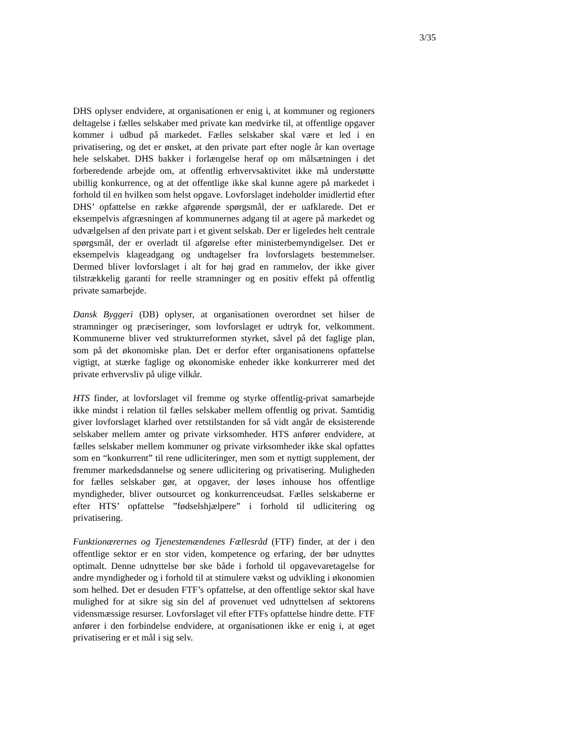3/35
DHS oplyser endvidere, at organisationen er enig i, at kommuner og regioners deltagelse i fælles selskaber med private kan medvirke til, at offentlige opgaver kommer i udbud på markedet. Fælles selskaber skal være et led i en privatisering, og det er ønsket, at den private part efter nogle år kan overtage hele selskabet. DHS bakker i forlængelse heraf op om målsætningen i det forberedende arbejde om, at offentlig erhvervsaktivitet ikke må understøtte ubillig konkurrence, og at det offentlige ikke skal kunne agere på markedet i forhold til en hvilken som helst opgave. Lovforslaget indeholder imidlertid efter DHS’ opfattelse en række afgørende spørgsmål, der er uafklarede. Det er eksempelvis afgræsningen af kommunernes adgang til at agere på markedet og udvælgelsen af den private part i et givent selskab. Der er ligeledes helt centrale spørgsmål, der er overladt til afgørelse efter ministerbemyndigelser. Det er eksempelvis klageadgang og undtagelser fra lovforslagets bestemmelser. Dermed bliver lovforslaget i alt for høj grad en rammelov, der ikke giver tilstrækkelig garanti for reelle stramninger og en positiv effekt på offentlig private samarbejde.
Dansk Byggeri (DB) oplyser, at organisationen overordnet set hilser de stramninger og præciseringer, som lovforslaget er udtryk for, velkomment. Kommunerne bliver ved strukturreformen styrket, såvel på det faglige plan, som på det økonomiske plan. Det er derfor efter organisationens opfattelse vigtigt, at stærke faglige og økonomiske enheder ikke konkurrerer med det private erhvervsliv på ulige vilkår.
HTS finder, at lovforslaget vil fremme og styrke offentlig-privat samarbejde ikke mindst i relation til fælles selskaber mellem offentlig og privat. Samtidig giver lovforslaget klarhed over retstilstanden for så vidt angår de eksisterende selskaber mellem amter og private virksomheder. HTS anfører endvidere, at fælles selskaber mellem kommuner og private virksomheder ikke skal opfattes som en “konkurrent” til rene udliciteringer, men som et nyttigt supplement, der fremmer markedsdannelse og senere udlicitering og privatisering. Muligheden for fælles selskaber gør, at opgaver, der løses inhouse hos offentlige myndigheder, bliver outsourcet og konkurrenceudsat. Fælles selskaberne er efter HTS’ opfattelse ”fødselshjælpere” i forhold til udlicitering og privatisering.
Funktionærernes og Tjenestemændenes Fællesråd (FTF) finder, at der i den offentlige sektor er en stor viden, kompetence og erfaring, der bør udnyttes optimalt. Denne udnyttelse bør ske både i forhold til opgavevaretagelse for andre myndigheder og i forhold til at stimulere vækst og udvikling i økonomien som helhed. Det er desuden FTF’s opfattelse, at den offentlige sektor skal have mulighed for at sikre sig sin del af provenuet ved udnyttelsen af sektorens vidensmæssige resurser. Lovforslaget vil efter FTFs opfattelse hindre dette. FTF anfører i den forbindelse endvidere, at organisationen ikke er enig i, at øget privatisering er et mål i sig selv.